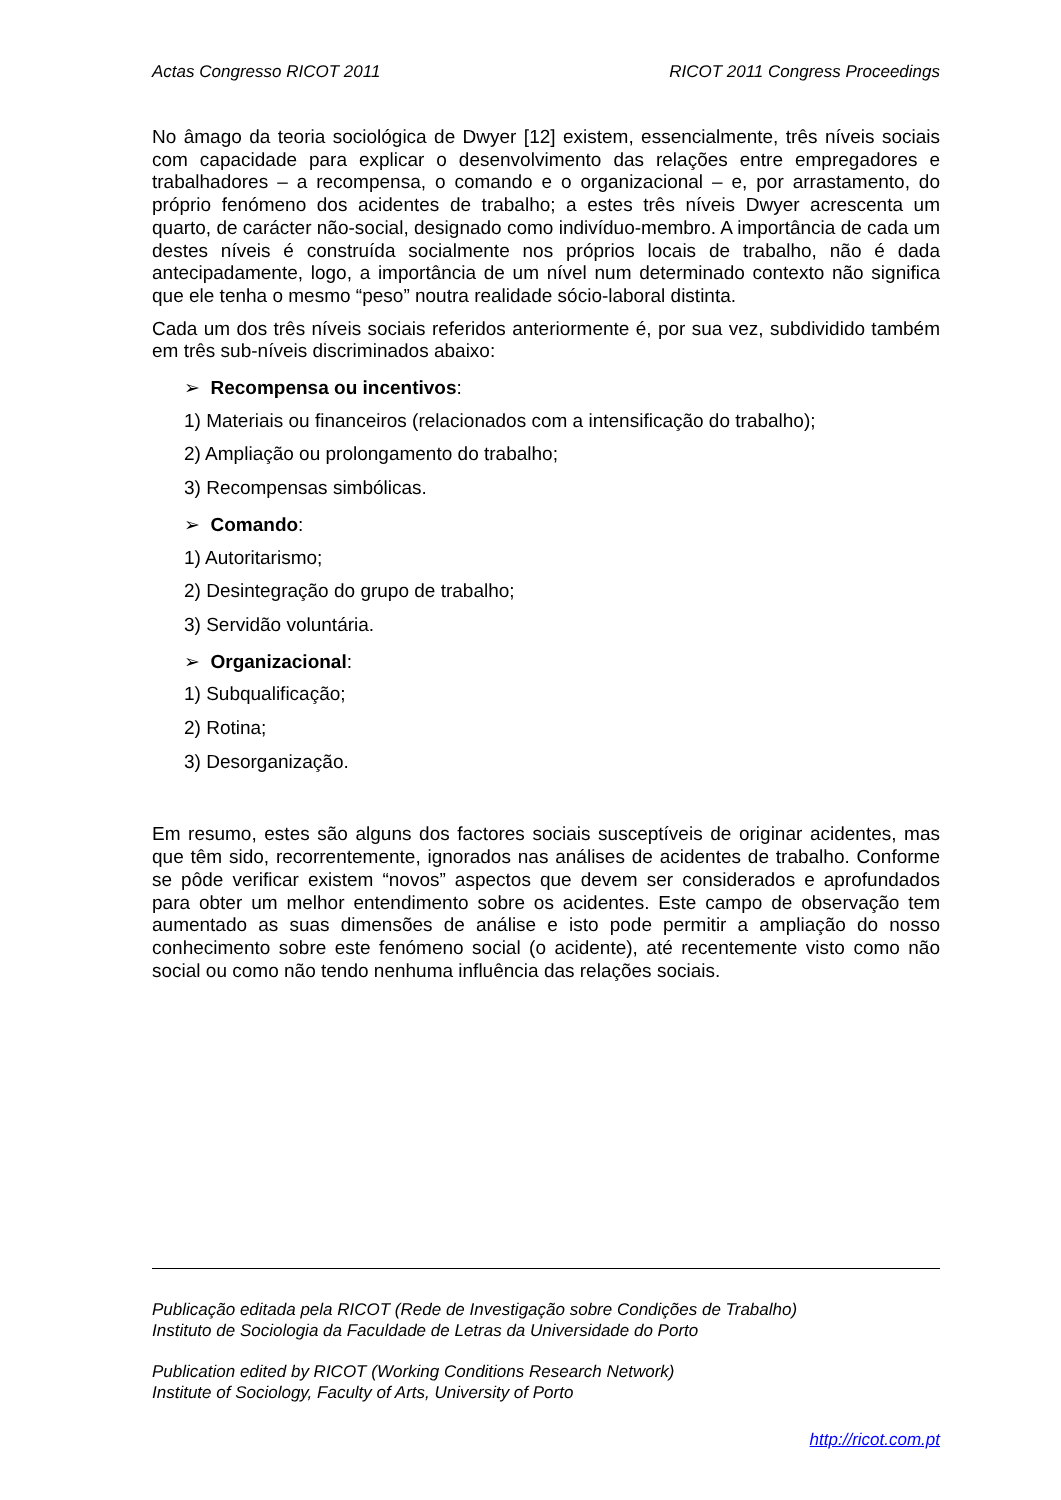Actas Congresso RICOT 2011 RICOT 2011 Congress Proceedings
No âmago da teoria sociológica de Dwyer [12] existem, essencialmente, três níveis sociais com capacidade para explicar o desenvolvimento das relações entre empregadores e trabalhadores – a recompensa, o comando e o organizacional – e, por arrastamento, do próprio fenómeno dos acidentes de trabalho; a estes três níveis Dwyer acrescenta um quarto, de carácter não-social, designado como indivíduo-membro. A importância de cada um destes níveis é construída socialmente nos próprios locais de trabalho, não é dada antecipadamente, logo, a importância de um nível num determinado contexto não significa que ele tenha o mesmo “peso” noutra realidade sócio-laboral distinta.
Cada um dos três níveis sociais referidos anteriormente é, por sua vez, subdividido também em três sub-níveis discriminados abaixo:
➢ Recompensa ou incentivos:
1) Materiais ou financeiros (relacionados com a intensificação do trabalho);
2) Ampliação ou prolongamento do trabalho;
3) Recompensas simbólicas.
➢ Comando:
1) Autoritarismo;
2) Desintegração do grupo de trabalho;
3) Servidão voluntária.
➢ Organizacional:
1) Subqualificação;
2) Rotina;
3) Desorganização.
Em resumo, estes são alguns dos factores sociais susceptíveis de originar acidentes, mas que têm sido, recorrentemente, ignorados nas análises de acidentes de trabalho. Conforme se pôde verificar existem “novos” aspectos que devem ser considerados e aprofundados para obter um melhor entendimento sobre os acidentes. Este campo de observação tem aumentado as suas dimensões de análise e isto pode permitir a ampliação do nosso conhecimento sobre este fenómeno social (o acidente), até recentemente visto como não social ou como não tendo nenhuma influência das relações sociais.
Publicação editada pela RICOT (Rede de Investigação sobre Condições de Trabalho)
Instituto de Sociologia da Faculdade de Letras da Universidade do Porto
Publication edited by RICOT (Working Conditions Research Network)
Institute of Sociology, Faculty of Arts, University of Porto
http://ricot.com.pt